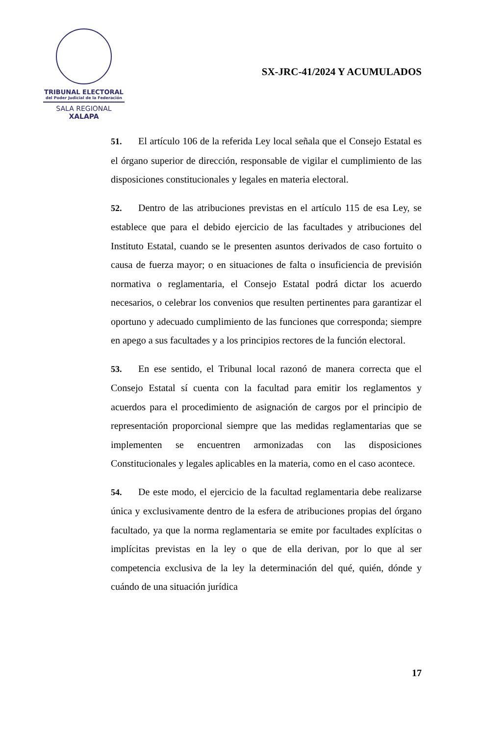TRIBUNAL ELECTORAL
del Poder Judicial de la Federación
SALA REGIONAL
XALAPA
SX-JRC-41/2024 Y ACUMULADOS
51. El artículo 106 de la referida Ley local señala que el Consejo Estatal es el órgano superior de dirección, responsable de vigilar el cumplimiento de las disposiciones constitucionales y legales en materia electoral.
52. Dentro de las atribuciones previstas en el artículo 115 de esa Ley, se establece que para el debido ejercicio de las facultades y atribuciones del Instituto Estatal, cuando se le presenten asuntos derivados de caso fortuito o causa de fuerza mayor; o en situaciones de falta o insuficiencia de previsión normativa o reglamentaria, el Consejo Estatal podrá dictar los acuerdo necesarios, o celebrar los convenios que resulten pertinentes para garantizar el oportuno y adecuado cumplimiento de las funciones que corresponda; siempre en apego a sus facultades y a los principios rectores de la función electoral.
53. En ese sentido, el Tribunal local razonó de manera correcta que el Consejo Estatal sí cuenta con la facultad para emitir los reglamentos y acuerdos para el procedimiento de asignación de cargos por el principio de representación proporcional siempre que las medidas reglamentarias que se implementen se encuentren armonizadas con las disposiciones Constitucionales y legales aplicables en la materia, como en el caso acontece.
54. De este modo, el ejercicio de la facultad reglamentaria debe realizarse única y exclusivamente dentro de la esfera de atribuciones propias del órgano facultado, ya que la norma reglamentaria se emite por facultades explícitas o implícitas previstas en la ley o que de ella derivan, por lo que al ser competencia exclusiva de la ley la determinación del qué, quién, dónde y cuándo de una situación jurídica
17